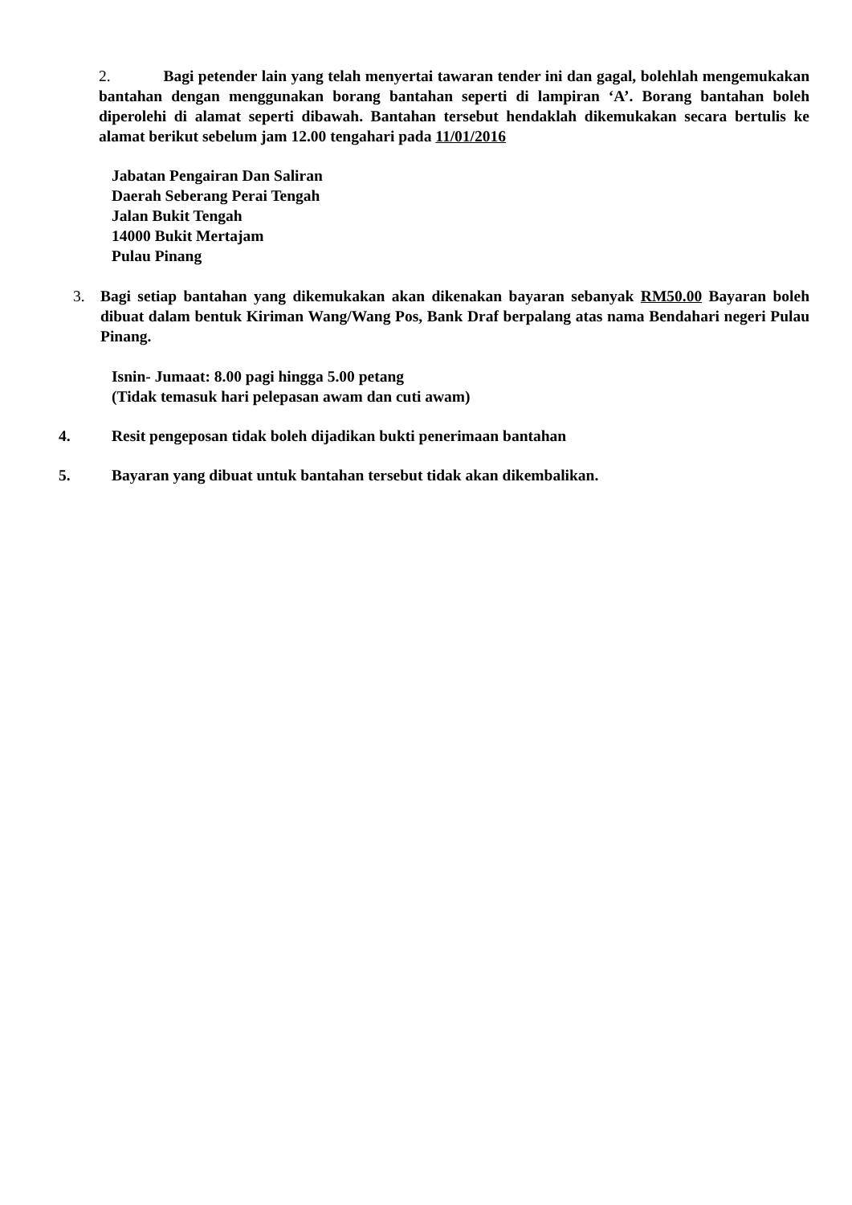2. Bagi petender lain yang telah menyertai tawaran tender ini dan gagal, bolehlah mengemukakan bantahan dengan menggunakan borang bantahan seperti di lampiran ‘A’. Borang bantahan boleh diperolehi di alamat seperti dibawah. Bantahan tersebut hendaklah dikemukakan secara bertulis ke alamat berikut sebelum jam 12.00 tengahari pada 11/01/2016
Jabatan Pengairan Dan Saliran
Daerah Seberang Perai Tengah
Jalan Bukit Tengah
14000 Bukit Mertajam
Pulau Pinang
3. Bagi setiap bantahan yang dikemukakan akan dikenakan bayaran sebanyak RM50.00 Bayaran boleh dibuat dalam bentuk Kiriman Wang/Wang Pos, Bank Draf berpalang atas nama Bendahari negeri Pulau Pinang.
Isnin- Jumaat: 8.00 pagi hingga 5.00 petang
(Tidak temasuk hari pelepasan awam dan cuti awam)
4. Resit pengeposan tidak boleh dijadikan bukti penerimaan bantahan
5. Bayaran yang dibuat untuk bantahan tersebut tidak akan dikembalikan.